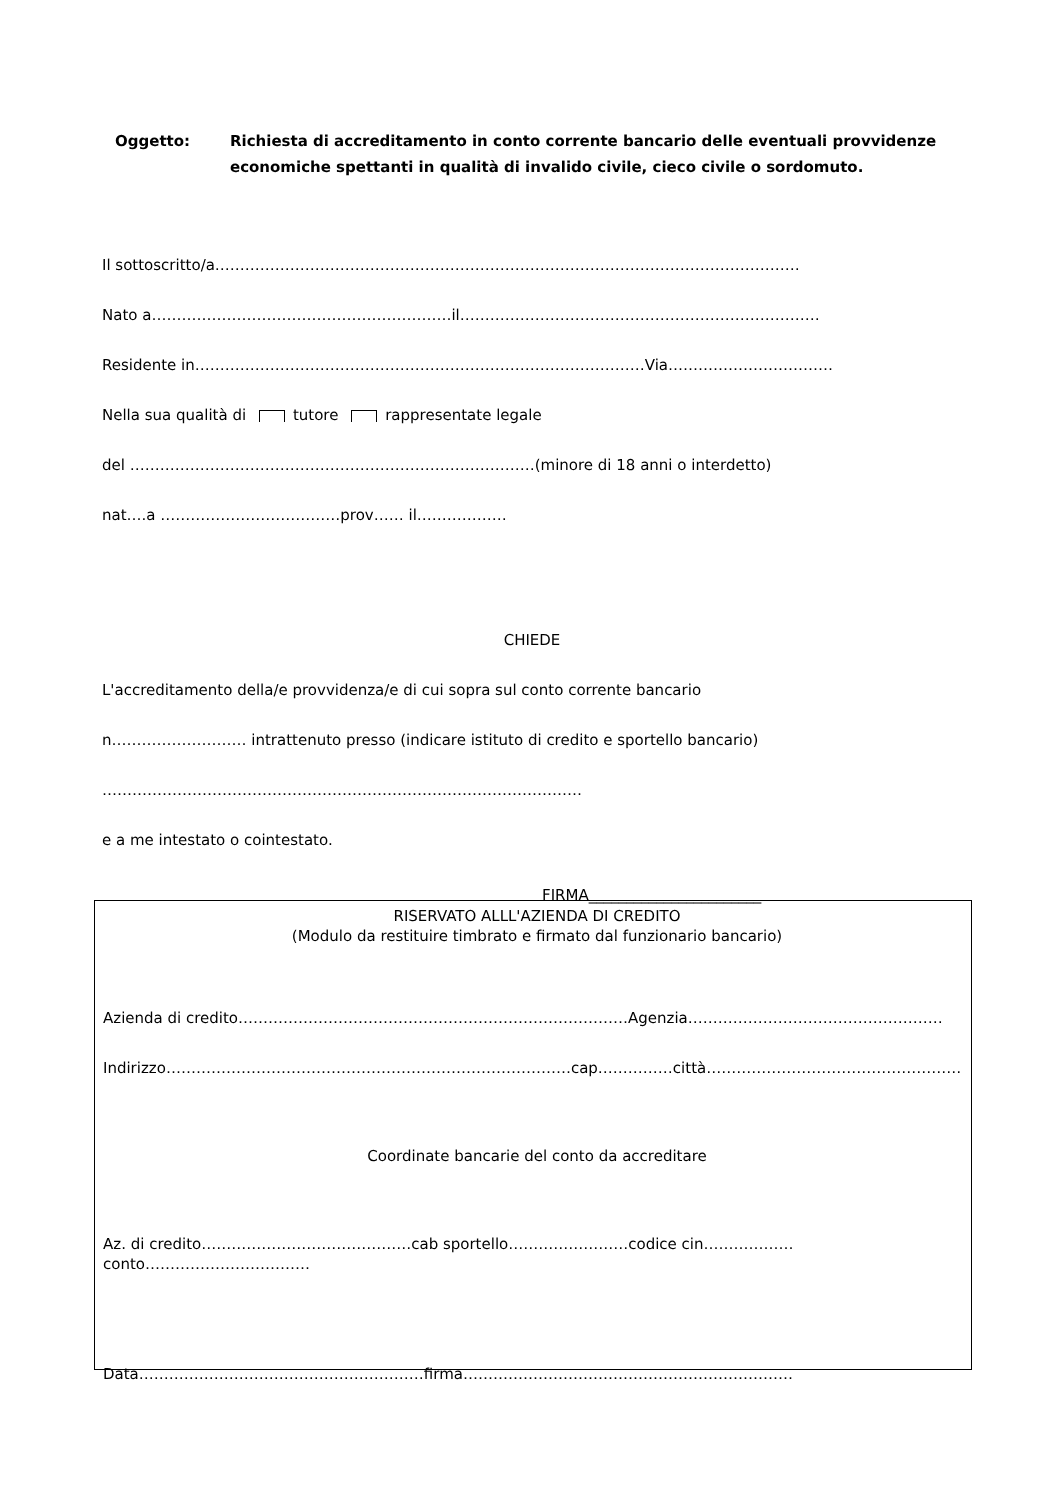Oggetto: Richiesta di accreditamento in conto corrente bancario delle eventuali provvidenze economiche spettanti in qualità di invalido civile, cieco civile o sordomuto.
Il sottoscritto/a………………………………………………………………………………………………………
Nato a……………………………………………………il………………………………………………………………
Residente in………………………………………………………………………………Via……………………………
Nella sua qualità di tutore rappresentate legale
del ………………………………………………………………………(minore di 18 anni o interdetto)
nat….a ………………………………prov…… il………………
CHIEDE
L'accreditamento della/e provvidenza/e di cui sopra sul conto corrente bancario
n……………………… intrattenuto presso (indicare istituto di credito e sportello bancario)
……………………………………………………………………………………
e a me intestato o cointestato.
FIRMA_______________________
RISERVATO ALLL'AZIENDA DI CREDITO
(Modulo da restituire timbrato e firmato dal funzionario bancario)
Azienda di credito……………………………………………………………………Agenzia……………………………………………
Indirizzo………………………………………………………………………cap……………città……………………………………………
Coordinate bancarie del conto da accreditare
Az. di credito……………………………………cab sportello……………………codice cin………………conto……………………………
Data…………………………………………………firma…………………………………………………………